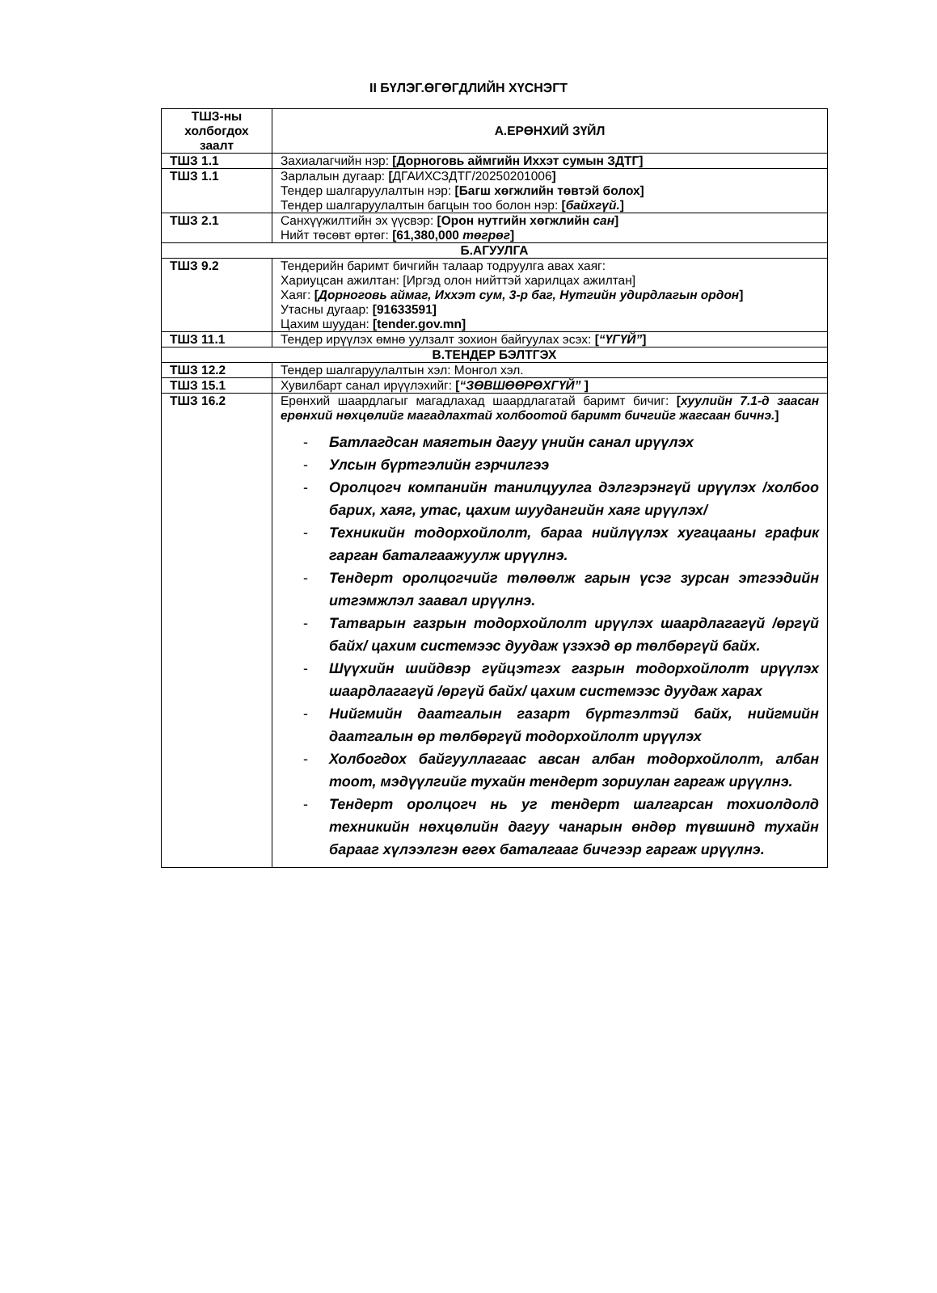II БҮЛЭГ.ӨГӨГДЛИЙН ХҮСНЭГТ
| ТШЗ-ны холбогдох заалт | А.ЕРӨНХИЙ ЗҮЙЛ |
| --- | --- |
| ТШЗ 1.1 | Захиалагчийн нэр: [Дорноговь аймгийн Иххэт сумын ЗДТГ] |
| ТШЗ 1.1 | Зарлалын дугаар: [ ДГАИХСЗДТГ/20250201006 ] Тендер шалгаруулалтын нэр: [Багш хөгжлийн төвтэй болох] Тендер шалгаруулалтын багцын тоо болон нэр: [ байхгүй. ] |
| ТШЗ 2.1 | Санхүүжилтийн эх үүсвэр: [Орон нутгийн хөгжлийн сан ] Нийт төсөвт өртөг: [61,380,000 төгрөг ] |
| Б.АГУУЛГА | |
| ТШЗ 9.2 | Тендерийн баримт бичгийн талаар тодруулга авах хаяг: Хариуцсан ажилтан: [Иргэд олон нийттэй харилцах ажилтан] Хаяг: [ Дорноговь аймаг, Иххэт сум, 3-р баг, Нутгийн удирдлагын ордон ] Утасны дугаар: [91633591] Цахим шуудан: [tender.gov.mn] |
| ТШЗ 11.1 | Тендер ирүүлэх өмнө уулзалт зохион байгуулах эсэх: [ “ҮГҮЙ” ] |
| В.ТЕНДЕР БЭЛТГЭХ | |
| ТШЗ 12.2 | Тендер шалгаруулалтын хэл: Монгол хэл. |
| ТШЗ 15.1 | Хувилбарт санал ирүүлэхийг: [ “ЗӨВШӨӨРӨХГҮЙ” ] |
| ТШЗ 16.2 | Ерөнхий шаардлагыг магадлахад шаардлагатай баримт бичиг: [ хуулийн 7.1-д заасан ерөнхий нөхцөлийг магадлахтай холбоотой баримт бичгийг жагсаан бичнэ. ] - Батлагдсан маягтын дагуу үнийн санал ирүүлэх - Улсын бүртгэлийн гэрчилгээ - Оролцогч компанийн танилцуулга дэлгэрэнгүй ирүүлэх /холбоо барих, хаяг, утас, цахим шуудангийн хаяг ирүүлэх/ - Техникийн тодорхойлолт, бараа нийлүүлэх хугацааны график гарган баталгаажуулж ирүүлнэ. - Тендерт оролцогчийг төлөөлж гарын үсэг зурсан этгээдийн итгэмжлэл заавал ирүүлнэ. - Татварын газрын тодорхойлолт ирүүлэх шаардлагагүй /өргүй байх/ цахим системээс дуудаж үзэхэд өр төлбөргүй байх. - Шүүхийн шийдвэр гүйцэтгэх газрын тодорхойлолт ирүүлэх шаардлагагүй /өргүй байх/ цахим системээс дуудаж харах - Нийгмийн даатгалын газарт бүртгэлтэй байх, нийгмийн даатгалын өр төлбөргүй тодорхойлолт ирүүлэх - Холбогдох байгууллагаас авсан албан тодорхойлолт, албан тоот, мэдүүлгийг тухайн тендерт зориулан гаргаж ирүүлнэ. - Тендерт оролцогч нь уг тендерт шалгарсан тохиолдолд техникийн нөхцөлийн дагуу чанарын өндөр түвшинд тухайн барааг хүлээлгэн өгөх баталгааг бичгээр гаргаж ирүүлнэ. |